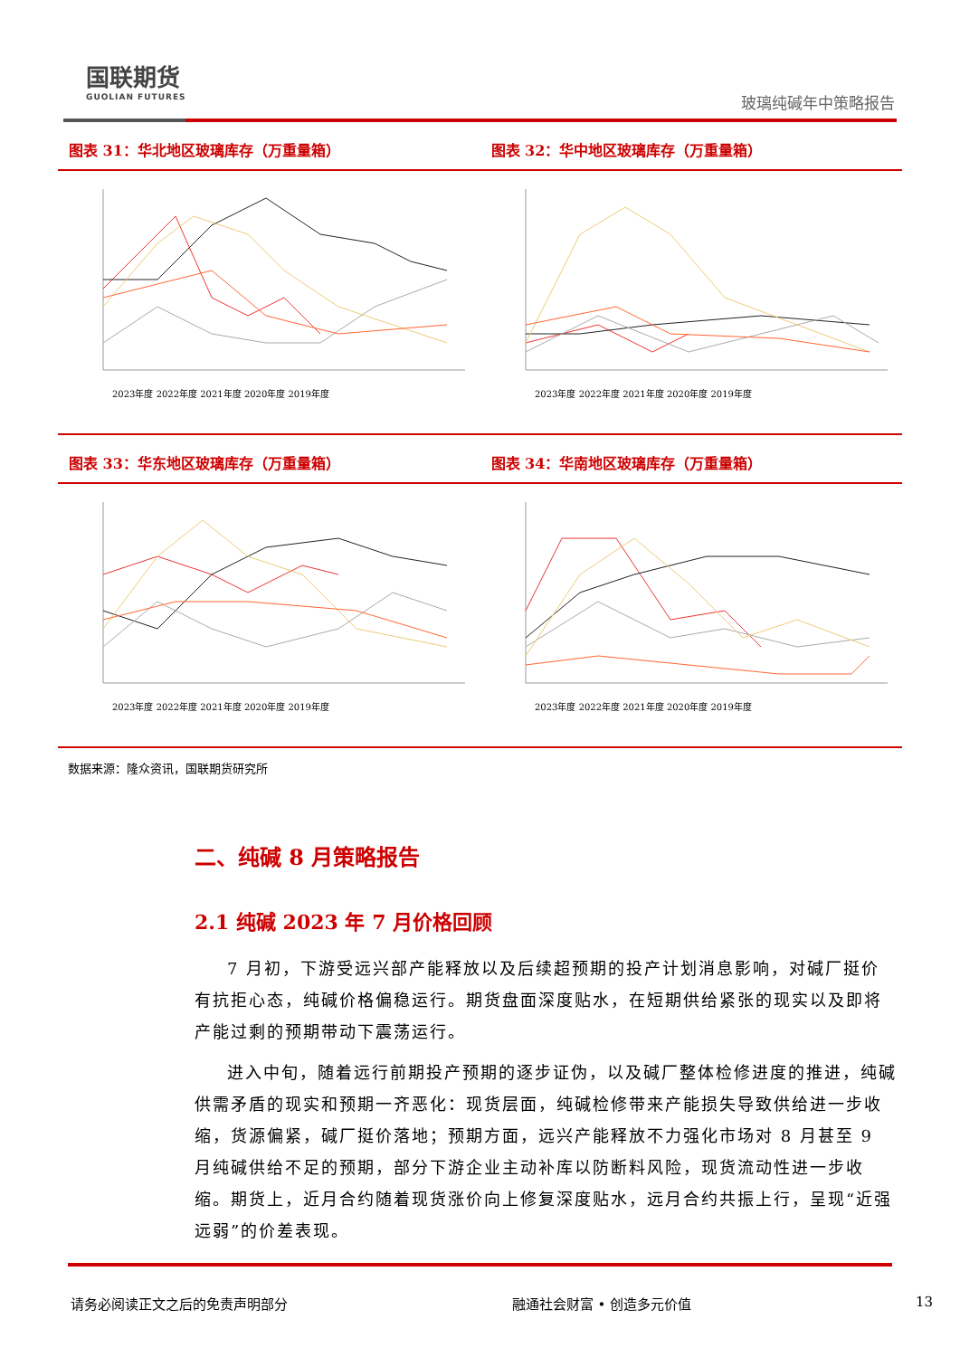国联期货
GUOLIAN FUTURES
玻璃纯碱年中策略报告
图表 31：华北地区玻璃库存（万重量箱）
2023年度 2022年度 2021年度 2020年度 2019年度
图表 32：华中地区玻璃库存（万重量箱）
2023年度 2022年度 2021年度 2020年度 2019年度
图表 33：华东地区玻璃库存（万重量箱）
2023年度 2022年度 2021年度 2020年度 2019年度
图表 34：华南地区玻璃库存（万重量箱）
2023年度 2022年度 2021年度 2020年度 2019年度
数据来源：隆众资讯，国联期货研究所
二、纯碱 8 月策略报告
2.1 纯碱 2023 年 7 月价格回顾
7 月初，下游受远兴部产能释放以及后续超预期的投产计划消息影响，对碱厂挺价有抗拒心态，纯碱价格偏稳运行。期货盘面深度贴水，在短期供给紧张的现实以及即将产能过剩的预期带动下震荡运行。
进入中旬，随着远行前期投产预期的逐步证伪，以及碱厂整体检修进度的推进，纯碱供需矛盾的现实和预期一齐恶化：现货层面，纯碱检修带来产能损失导致供给进一步收缩，货源偏紧，碱厂挺价落地；预期方面，远兴产能释放不力强化市场对 8 月甚至 9 月纯碱供给不足的预期，部分下游企业主动补库以防断料风险，现货流动性进一步收缩。期货上，近月合约随着现货涨价向上修复深度贴水，远月合约共振上行，呈现“近强远弱”的价差表现。
请务必阅读正文之后的免责声明部分 融通社会财富 • 创造多元价值 13